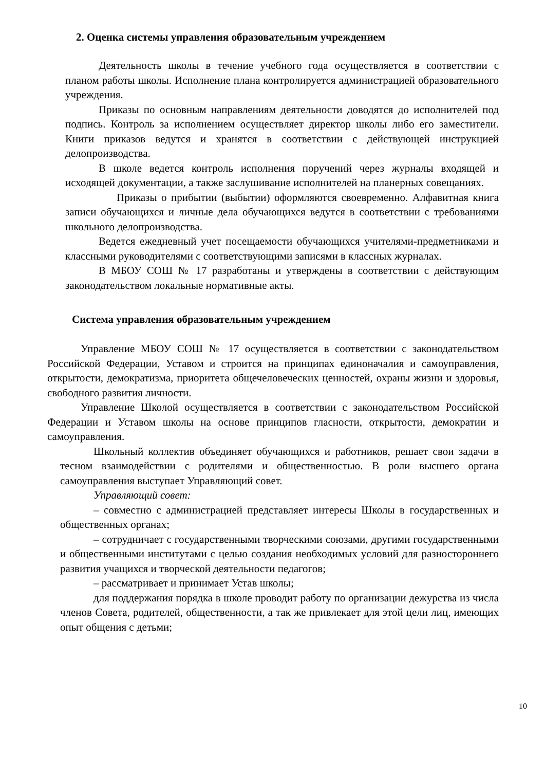2. Оценка системы управления образовательным учреждением
Деятельность школы в течение учебного года осуществляется в соответствии с планом работы школы. Исполнение плана контролируется администрацией образовательного учреждения.
Приказы по основным направлениям деятельности доводятся до исполнителей под подпись. Контроль за исполнением осуществляет директор школы либо его заместители. Книги приказов ведутся и хранятся в соответствии с действующей инструкцией делопроизводства.
В школе ведется контроль исполнения поручений через журналы входящей и исходящей документации, а также заслушивание исполнителей на планерных совещаниях.
Приказы о прибытии (выбытии) оформляются своевременно. Алфавитная книга записи обучающихся и личные дела обучающихся ведутся в соответствии с требованиями школьного делопроизводства.
Ведется ежедневный учет посещаемости обучающихся учителями-предметниками и классными руководителями с соответствующими записями в классных журналах.
В МБОУ СОШ № 17 разработаны и утверждены в соответствии с действующим законодательством локальные нормативные акты.
Система управления образовательным учреждением
Управление МБОУ СОШ № 17 осуществляется в соответствии с законодательством Российской Федерации, Уставом и строится на принципах единоначалия и самоуправления, открытости, демократизма, приоритета общечеловеческих ценностей, охраны жизни и здоровья, свободного развития личности.
Управление Школой осуществляется в соответствии с законодательством Российской Федерации и Уставом школы на основе принципов гласности, открытости, демократии и самоуправления.
Школьный коллектив объединяет обучающихся и работников, решает свои задачи в тесном взаимодействии с родителями и общественностью. В роли высшего органа самоуправления выступает Управляющий совет.
Управляющий совет:
– совместно с администрацией представляет интересы Школы в государственных и общественных органах;
– сотрудничает с государственными творческими союзами, другими государственными и общественными институтами с целью создания необходимых условий для разностороннего развития учащихся и творческой деятельности педагогов;
– рассматривает и принимает Устав школы;
для поддержания порядка в школе проводит работу по организации дежурства из числа членов Совета, родителей, общественности, а так же привлекает для этой цели лиц, имеющих опыт общения с детьми;
10